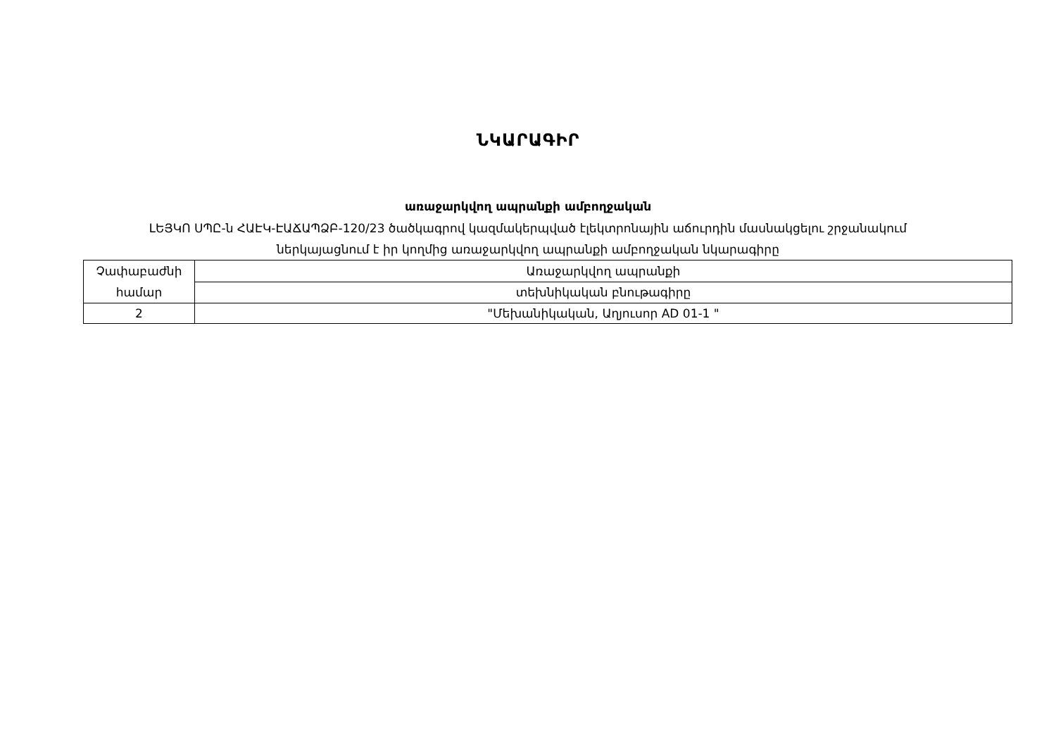ՆԿԱՐԱԳԻՐ
առաջարկվող ապրանքի ամբողջական
ԼԵՅԿՈ ՍՊԸ-ն ՀԱԷԿ-ԷԱՃԱՊՁԲ-120/23 ծածկագրով կազմակերպված էլեկտրոնային աճուրդին մասնակցելու շրջանակում
ներկայացնում է իր կողմից առաջարկվող ապրանքի ամբողջական նկարագիրը
| Չափաբաժնի համար | Առաջարկվող ապրանքի |
| | տեխնիկական բնութագիրը |
| 2 | "Մեխանիկական, Աղյուսոր AD 01-1 " |